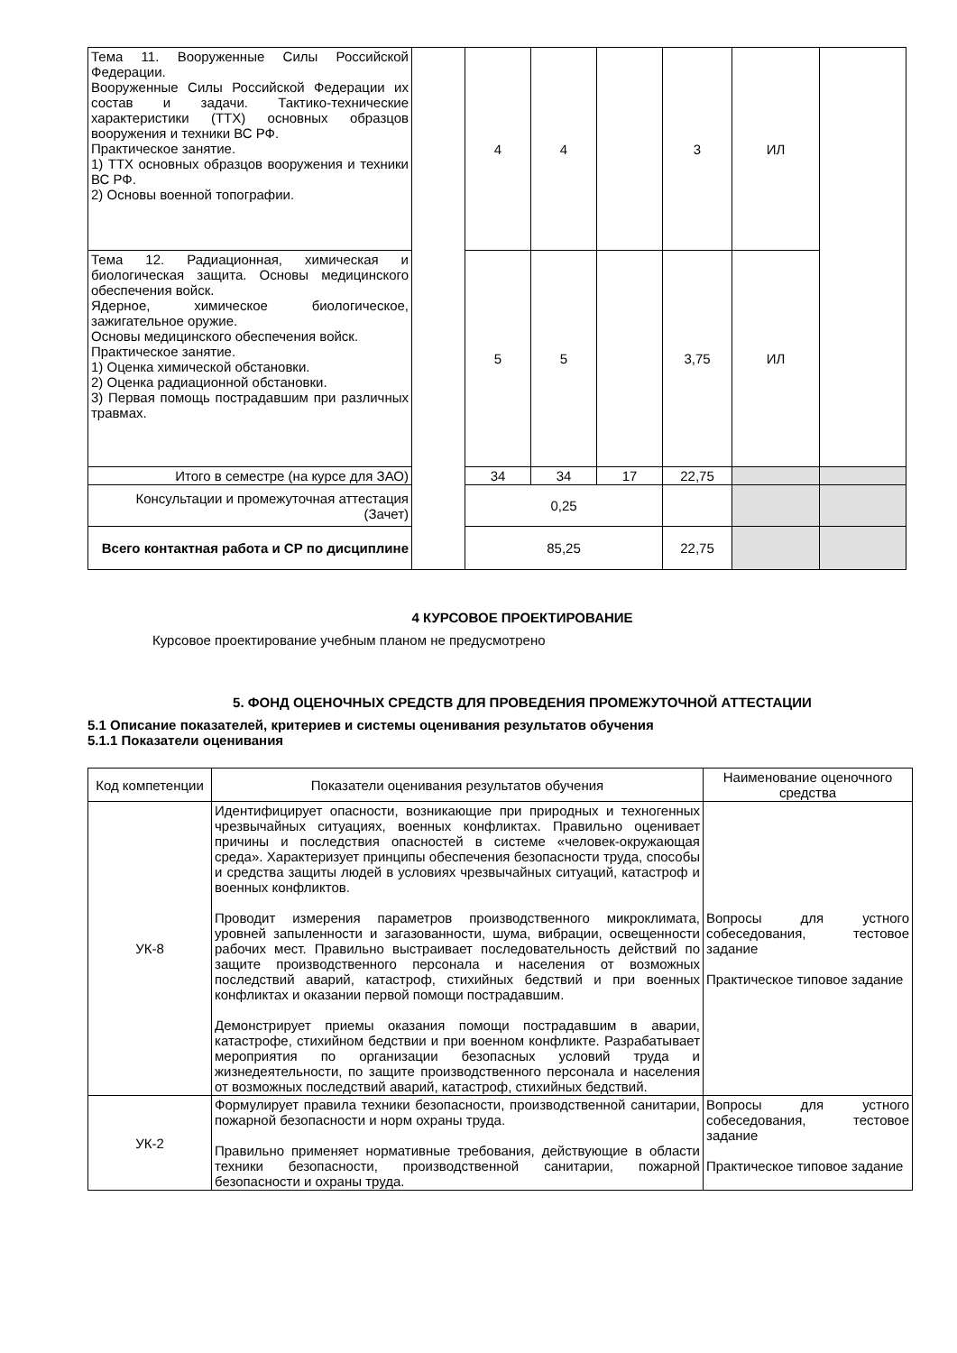| Тема 11. Вооруженные Силы Российской Федерации. Вооруженные Силы Российской Федерации их состав и задачи. Тактико-технические характеристики (ТТХ) основных образцов вооружения и техники ВС РФ. Практическое занятие. 1) ТТХ основных образцов вооружения и техники ВС РФ. 2) Основы военной топографии. | | 4 | 4 | | 3 | ИЛ | |
| Тема 12. Радиационная, химическая и биологическая защита. Основы медицинского обеспечения войск. Ядерное, химическое биологическое, зажигательное оружие. Основы медицинского обеспечения войск. Практическое занятие. 1) Оценка химической обстановки. 2) Оценка радиационной обстановки. 3) Первая помощь пострадавшим при различных травмах. | | 5 | 5 | | 3,75 | ИЛ | |
| Итого в семестре (на курсе для ЗАО) | | 34 | 34 | 17 | 22,75 | | |
| Консультации и промежуточная аттестация (Зачет) | | 0,25 | | | | | |
| Всего контактная работа и СР по дисциплине | | 85,25 | | | 22,75 | | |
4 КУРСОВОЕ ПРОЕКТИРОВАНИЕ
Курсовое проектирование учебным планом не предусмотрено
5. ФОНД ОЦЕНОЧНЫХ СРЕДСТВ ДЛЯ ПРОВЕДЕНИЯ ПРОМЕЖУТОЧНОЙ АТТЕСТАЦИИ
5.1 Описание показателей, критериев и системы оценивания результатов обучения
5.1.1 Показатели оценивания
| Код компетенции | Показатели оценивания результатов обучения | Наименование оценочного средства |
| УК-8 | Идентифицирует опасности, возникающие при природных и техногенных чрезвычайных ситуациях, военных конфликтах. Правильно оценивает причины и последствия опасностей в системе «человек-окружающая среда». Характеризует принципы обеспечения безопасности труда, способы и средства защиты людей в условиях чрезвычайных ситуаций, катастроф и военных конфликтов. Проводит измерения параметров производственного микроклимата, уровней запыленности и загазованности, шума, вибрации, освещенности рабочих мест. Правильно выстраивает последовательность действий по защите производственного персонала и населения от возможных последствий аварий, катастроф, стихийных бедствий и при военных конфликтах и оказании первой помощи пострадавшим. Демонстрирует приемы оказания помощи пострадавшим в аварии, катастрофе, стихийном бедствии и при военном конфликте. Разрабатывает мероприятия по организации безопасных условий труда и жизнедеятельности, по защите производственного персонала и населения от возможных последствий аварий, катастроф, стихийных бедствий. | Вопросы для устного собеседования, тестовое задание Практическое типовое задание |
| УК-2 | Формулирует правила техники безопасности, производственной санитарии, пожарной безопасности и норм охраны труда. Правильно применяет нормативные требования, действующие в области техники безопасности, производственной санитарии, пожарной безопасности и охраны труда. | Вопросы для устного собеседования, тестовое задание Практическое типовое задание |